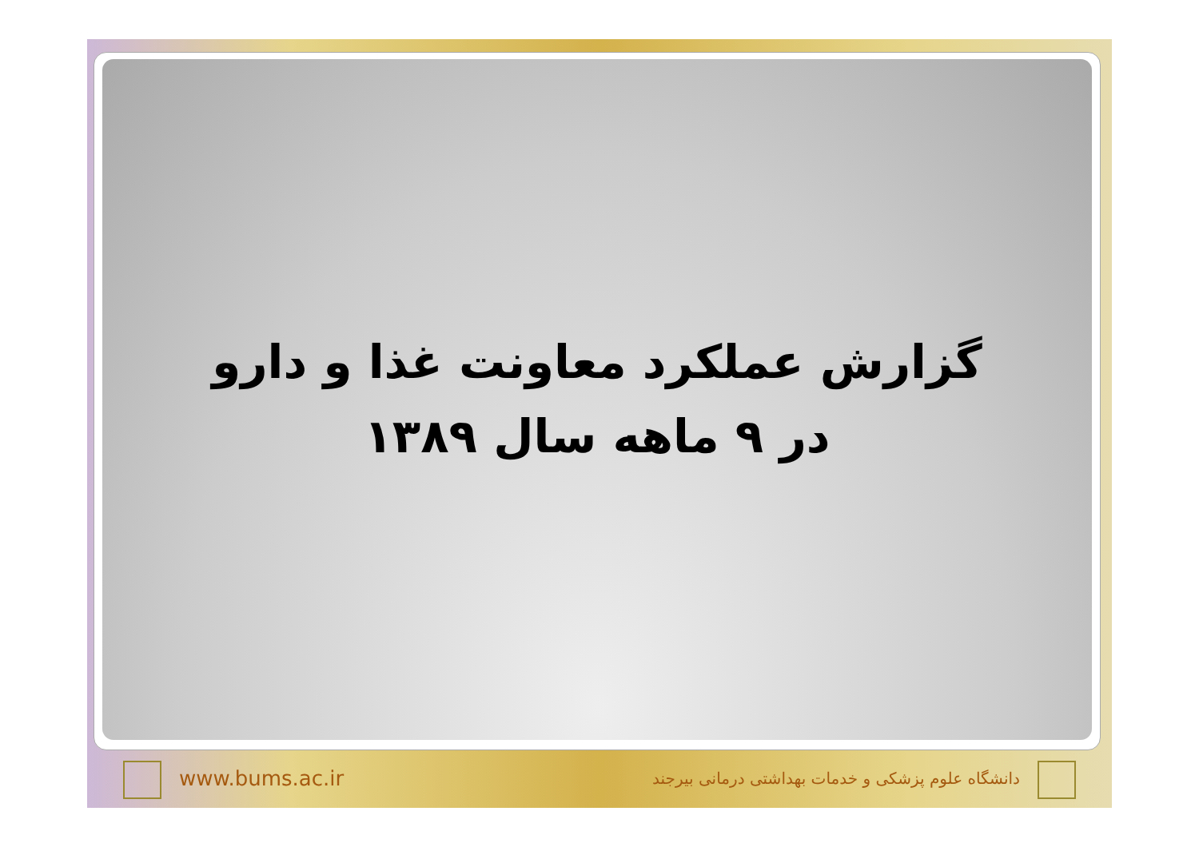گزارش عملکرد معاونت غذا و دارو
در ۹ ماهه سال ۱۳۸۹
www.bums.ac.ir دانشگاه علوم پزشکی و خدمات بهداشتی درمانی بیرجند